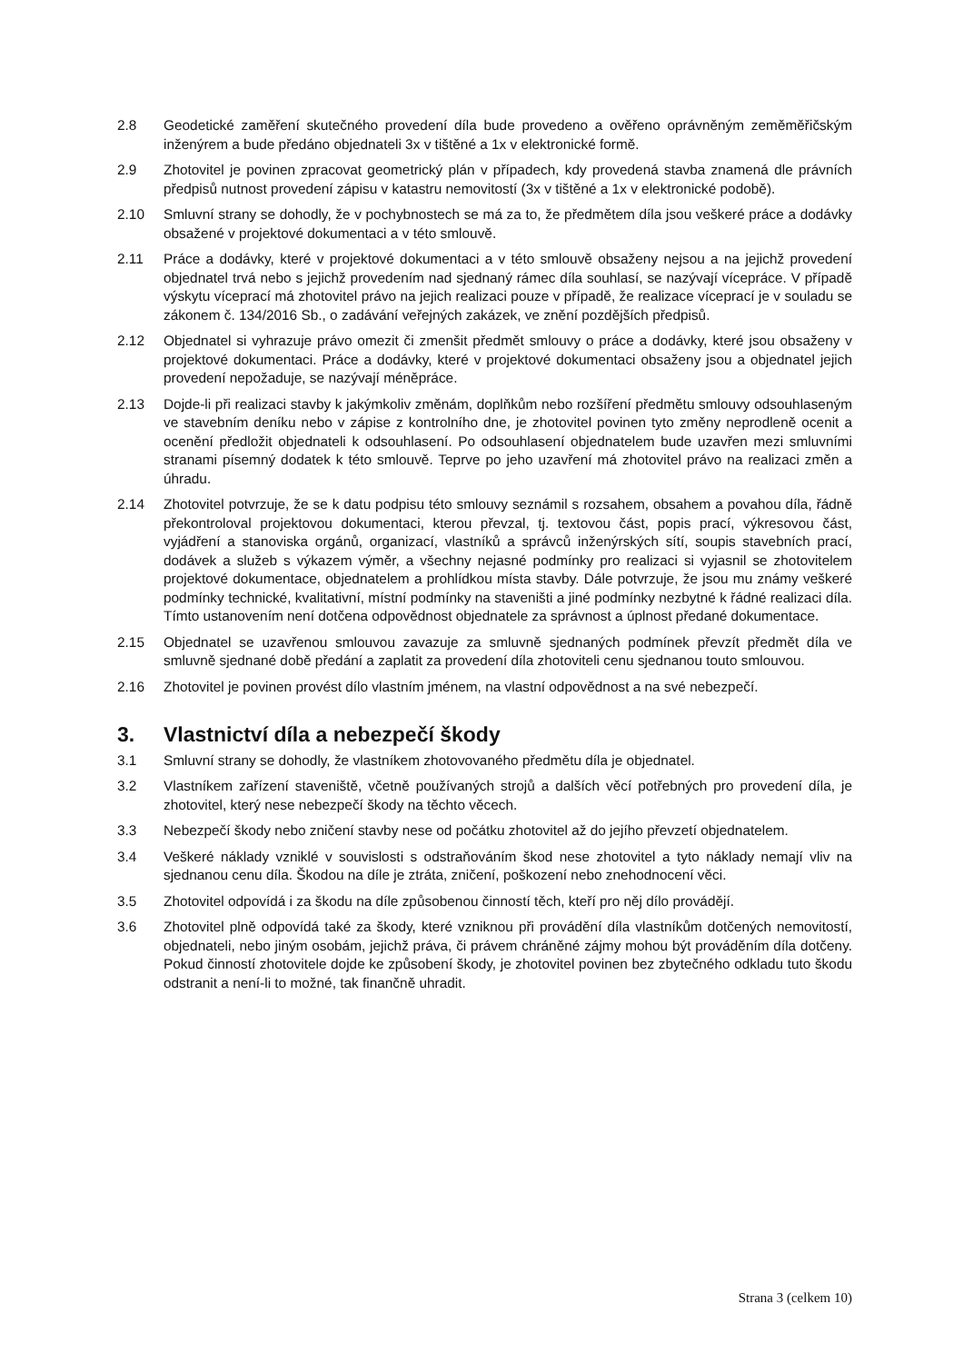2.8 Geodetické zaměření skutečného provedení díla bude provedeno a ověřeno oprávněným zeměměřičským inženýrem a bude předáno objednateli 3x v tištěné a 1x v elektronické formě.
2.9 Zhotovitel je povinen zpracovat geometrický plán v případech, kdy provedená stavba znamená dle právních předpisů nutnost provedení zápisu v katastru nemovitostí (3x v tištěné a 1x v elektronické podobě).
2.10 Smluvní strany se dohodly, že v pochybnostech se má za to, že předmětem díla jsou veškeré práce a dodávky obsažené v projektové dokumentaci a v této smlouvě.
2.11 Práce a dodávky, které v projektové dokumentaci a v této smlouvě obsaženy nejsou a na jejichž provedení objednatel trvá nebo s jejichž provedením nad sjednaný rámec díla souhlasí, se nazývají vícepráce. V případě výskytu víceprací má zhotovitel právo na jejich realizaci pouze v případě, že realizace víceprací je v souladu se zákonem č. 134/2016 Sb., o zadávání veřejných zakázek, ve znění pozdějších předpisů.
2.12 Objednatel si vyhrazuje právo omezit či zmenšit předmět smlouvy o práce a dodávky, které jsou obsaženy v projektové dokumentaci. Práce a dodávky, které v projektové dokumentaci obsaženy jsou a objednatel jejich provedení nepožaduje, se nazývají méněpráce.
2.13 Dojde-li při realizaci stavby k jakýmkoliv změnám, doplňkům nebo rozšíření předmětu smlouvy odsouhlaseným ve stavebním deníku nebo v zápise z kontrolního dne, je zhotovitel povinen tyto změny neprodleně ocenit a ocenění předložit objednateli k odsouhlasení. Po odsouhlasení objednatelem bude uzavřen mezi smluvními stranami písemný dodatek k této smlouvě. Teprve po jeho uzavření má zhotovitel právo na realizaci změn a úhradu.
2.14 Zhotovitel potvrzuje, že se k datu podpisu této smlouvy seznámil s rozsahem, obsahem a povahou díla, řádně překontroloval projektovou dokumentaci, kterou převzal, tj. textovou část, popis prací, výkresovou část, vyjádření a stanoviska orgánů, organizací, vlastníků a správců inženýrských sítí, soupis stavebních prací, dodávek a služeb s výkazem výměr, a všechny nejasné podmínky pro realizaci si vyjasnil se zhotovitelem projektové dokumentace, objednatelem a prohlídkou místa stavby. Dále potvrzuje, že jsou mu známy veškeré podmínky technické, kvalitativní, místní podmínky na staveništi a jiné podmínky nezbytné k řádné realizaci díla. Tímto ustanovením není dotčena odpovědnost objednatele za správnost a úplnost předané dokumentace.
2.15 Objednatel se uzavřenou smlouvou zavazuje za smluvně sjednaných podmínek převzít předmět díla ve smluvně sjednané době předání a zaplatit za provedení díla zhotoviteli cenu sjednanou touto smlouvou.
2.16 Zhotovitel je povinen provést dílo vlastním jménem, na vlastní odpovědnost a na své nebezpečí.
3. Vlastnictví díla a nebezpečí škody
3.1 Smluvní strany se dohodly, že vlastníkem zhotovovaného předmětu díla je objednatel.
3.2 Vlastníkem zařízení staveniště, včetně používaných strojů a dalších věcí potřebných pro provedení díla, je zhotovitel, který nese nebezpečí škody na těchto věcech.
3.3 Nebezpečí škody nebo zničení stavby nese od počátku zhotovitel až do jejího převzetí objednatelem.
3.4 Veškeré náklady vzniklé v souvislosti s odstraňováním škod nese zhotovitel a tyto náklady nemají vliv na sjednanou cenu díla. Škodou na díle je ztráta, zničení, poškození nebo znehodnocení věci.
3.5 Zhotovitel odpovídá i za škodu na díle způsobenou činností těch, kteří pro něj dílo provádějí.
3.6 Zhotovitel plně odpovídá také za škody, které vzniknou při provádění díla vlastníkům dotčených nemovitostí, objednateli, nebo jiným osobám, jejichž práva, či právem chráněné zájmy mohou být prováděním díla dotčeny. Pokud činností zhotovitele dojde ke způsobení škody, je zhotovitel povinen bez zbytečného odkladu tuto škodu odstranit a není-li to možné, tak finančně uhradit.
Strana 3 (celkem 10)